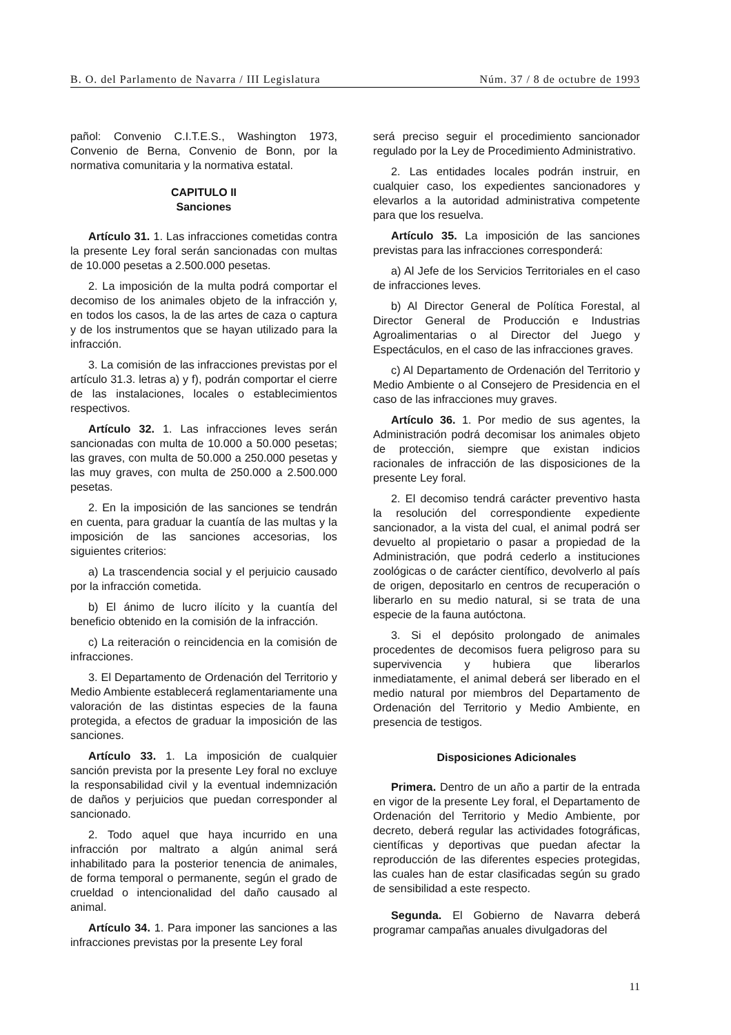B. O. del Parlamento de Navarra / III Legislatura Núm. 37 / 8 de octubre de 1993
pañol: Convenio C.I.T.E.S., Washington 1973, Convenio de Berna, Convenio de Bonn, por la normativa comunitaria y la normativa estatal.
CAPITULO II
Sanciones
Artículo 31. 1. Las infracciones cometidas contra la presente Ley foral serán sancionadas con multas de 10.000 pesetas a 2.500.000 pesetas.
2. La imposición de la multa podrá comportar el decomiso de los animales objeto de la infracción y, en todos los casos, la de las artes de caza o captura y de los instrumentos que se hayan utilizado para la infracción.
3. La comisión de las infracciones previstas por el artículo 31.3. letras a) y f), podrán comportar el cierre de las instalaciones, locales o establecimientos respectivos.
Artículo 32. 1. Las infracciones leves serán sancionadas con multa de 10.000 a 50.000 pesetas; las graves, con multa de 50.000 a 250.000 pesetas y las muy graves, con multa de 250.000 a 2.500.000 pesetas.
2. En la imposición de las sanciones se tendrán en cuenta, para graduar la cuantía de las multas y la imposición de las sanciones accesorias, los siguientes criterios:
a) La trascendencia social y el perjuicio causado por la infracción cometida.
b) El ánimo de lucro ilícito y la cuantía del beneficio obtenido en la comisión de la infracción.
c) La reiteración o reincidencia en la comisión de infracciones.
3. El Departamento de Ordenación del Territorio y Medio Ambiente establecerá reglamentariamente una valoración de las distintas especies de la fauna protegida, a efectos de graduar la imposición de las sanciones.
Artículo 33. 1. La imposición de cualquier sanción prevista por la presente Ley foral no excluye la responsabilidad civil y la eventual indemnización de daños y perjuicios que puedan corresponder al sancionado.
2. Todo aquel que haya incurrido en una infracción por maltrato a algún animal será inhabilitado para la posterior tenencia de animales, de forma temporal o permanente, según el grado de crueldad o intencionalidad del daño causado al animal.
Artículo 34. 1. Para imponer las sanciones a las infracciones previstas por la presente Ley foral
será preciso seguir el procedimiento sancionador regulado por la Ley de Procedimiento Administrativo.
2. Las entidades locales podrán instruir, en cualquier caso, los expedientes sancionadores y elevarlos a la autoridad administrativa competente para que los resuelva.
Artículo 35. La imposición de las sanciones previstas para las infracciones corresponderá:
a) Al Jefe de los Servicios Territoriales en el caso de infracciones leves.
b) Al Director General de Política Forestal, al Director General de Producción e Industrias Agroalimentarias o al Director del Juego y Espectáculos, en el caso de las infracciones graves.
c) Al Departamento de Ordenación del Territorio y Medio Ambiente o al Consejero de Presidencia en el caso de las infracciones muy graves.
Artículo 36. 1. Por medio de sus agentes, la Administración podrá decomisar los animales objeto de protección, siempre que existan indicios racionales de infracción de las disposiciones de la presente Ley foral.
2. El decomiso tendrá carácter preventivo hasta la resolución del correspondiente expediente sancionador, a la vista del cual, el animal podrá ser devuelto al propietario o pasar a propiedad de la Administración, que podrá cederlo a instituciones zoológicas o de carácter científico, devolverlo al país de origen, depositarlo en centros de recuperación o liberarlo en su medio natural, si se trata de una especie de la fauna autóctona.
3. Si el depósito prolongado de animales procedentes de decomisos fuera peligroso para su supervivencia y hubiera que liberarlos inmediatamente, el animal deberá ser liberado en el medio natural por miembros del Departamento de Ordenación del Territorio y Medio Ambiente, en presencia de testigos.
Disposiciones Adicionales
Primera. Dentro de un año a partir de la entrada en vigor de la presente Ley foral, el Departamento de Ordenación del Territorio y Medio Ambiente, por decreto, deberá regular las actividades fotográficas, científicas y deportivas que puedan afectar la reproducción de las diferentes especies protegidas, las cuales han de estar clasificadas según su grado de sensibilidad a este respecto.
Segunda. El Gobierno de Navarra deberá programar campañas anuales divulgadoras del
11